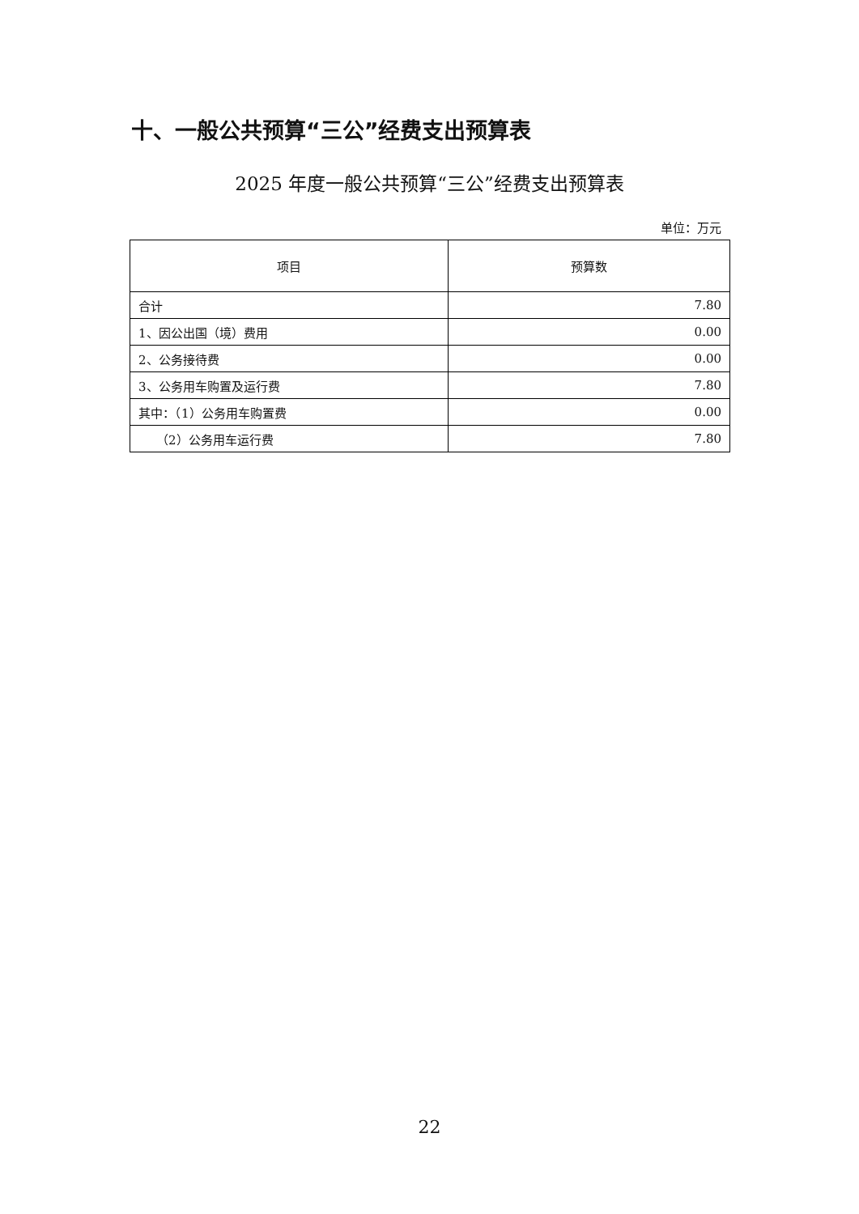十、一般公共预算“三公”经费支出预算表
2025 年度一般公共预算“三公”经费支出预算表
单位：万元
| 项目 | 预算数 |
| --- | --- |
| 合计 | 7.80 |
| 1、因公出国（境）费用 | 0.00 |
| 2、公务接待费 | 0.00 |
| 3、公务用车购置及运行费 | 7.80 |
| 其中：（1）公务用车购置费 | 0.00 |
| （2）公务用车运行费 | 7.80 |
22